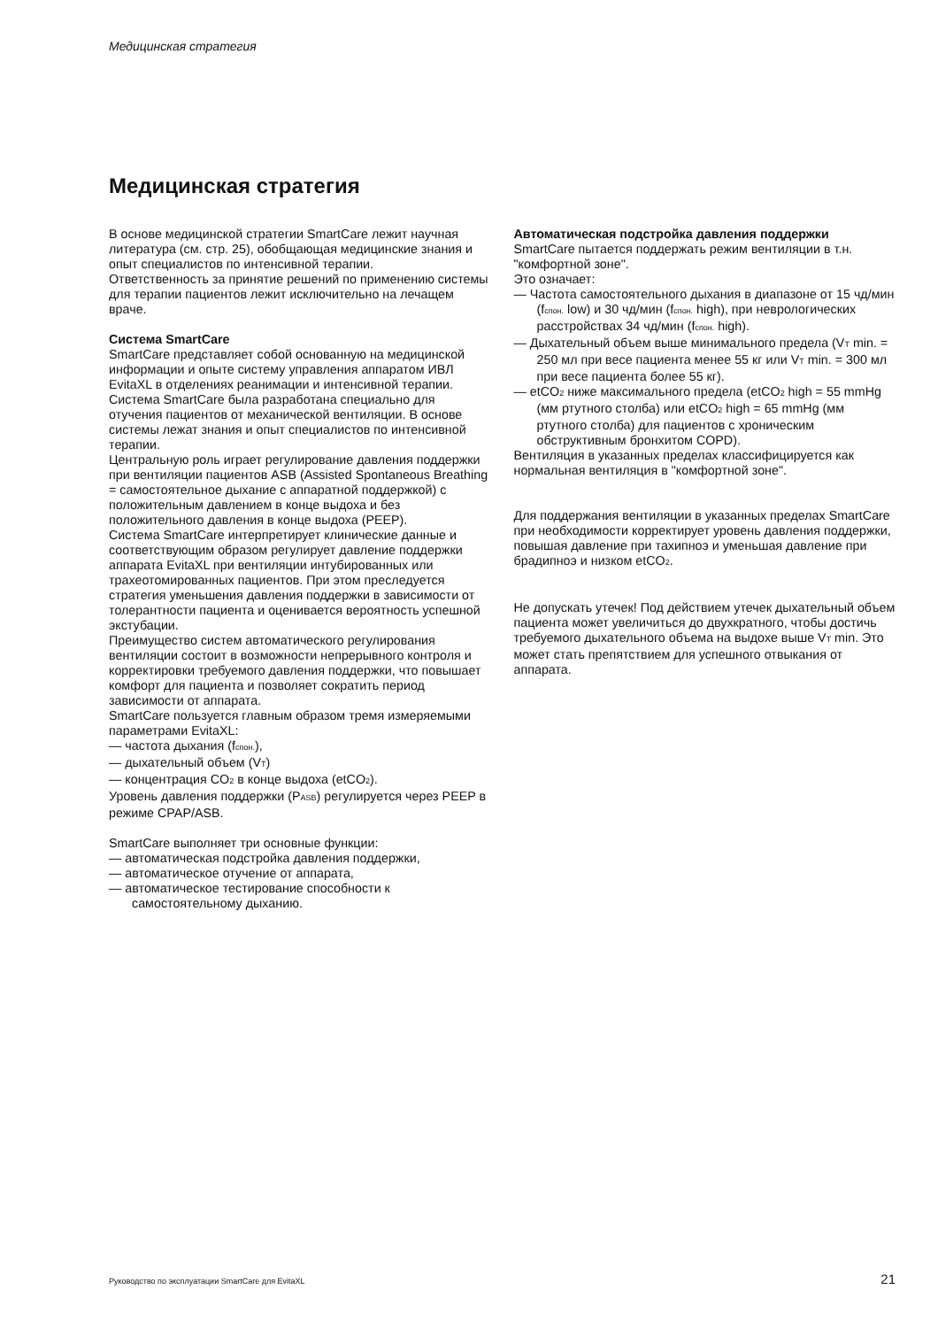Медицинская стратегия
Медицинская стратегия
В основе медицинской стратегии SmartCare лежит научная литература (см. стр. 25), обобщающая медицинские знания и опыт специалистов по интенсивной терапии.
Ответственность за принятие решений по применению системы для терапии пациентов лежит исключительно на лечащем враче.
Система SmartCare
SmartCare представляет собой основанную на медицинской информации и опыте систему управления аппаратом ИВЛ EvitaXL в отделениях реанимации и интенсивной терапии. Система SmartCare была разработана специально для отучения пациентов от механической вентиляции. В основе системы лежат знания и опыт специалистов по интенсивной терапии.
Центральную роль играет регулирование давления поддержки при вентиляции пациентов ASB (Assisted Spontaneous Breathing = самостоятельное дыхание с аппаратной поддержкой) с положительным давлением в конце выдоха и без положительного давления в конце выдоха (PEEP).
Система SmartCare интерпретирует клинические данные и соответствующим образом регулирует давление поддержки аппарата EvitaXL при вентиляции интубированных или трахеотомированных пациентов. При этом преследуется стратегия уменьшения давления поддержки в зависимости от толерантности пациента и оценивается вероятность успешной экстубации.
Преимущество систем автоматического регулирования вентиляции состоит в возможности непрерывного контроля и корректировки требуемого давления поддержки, что повышает комфорт для пациента и позволяет сократить период зависимости от аппарата.
SmartCare пользуется главным образом тремя измеряемыми параметрами EvitaXL:
— частота дыхания (f<sub>спон.</sub>),
— дыхательный объем (V<sub>T</sub>)
— концентрация CO<sub>2</sub> в конце выдоха (etCO<sub>2</sub>).
Уровень давления поддержки (P<sub>ASB</sub>) регулируется через PEEP в режиме CPAP/ASB.
SmartCare выполняет три основные функции:
— автоматическая подстройка давления поддержки,
— автоматическое отучение от аппарата,
— автоматическое тестирование способности к самостоятельному дыханию.
Автоматическая подстройка давления поддержки
SmartCare пытается поддержать режим вентиляции в т.н. "комфортной зоне".
Это означает:
— Частота самостоятельного дыхания в диапазоне от 15 чд/мин (f<sub>спон.</sub> low) и 30 чд/мин (f<sub>спон.</sub> high), при неврологических расстройствах 34 чд/мин (f<sub>спон.</sub> high).
— Дыхательный объем выше минимального предела (V<sub>T</sub> min. = 250 мл при весе пациента менее 55 кг или V<sub>T</sub> min. = 300 мл при весе пациента более 55 кг).
— etCO<sub>2</sub> ниже максимального предела (etCO<sub>2</sub> high = 55 mmHg (мм ртутного столба) или etCO<sub>2</sub> high = 65 mmHg (мм ртутного столба) для пациентов с хроническим обструктивным бронхитом COPD).
Вентиляция в указанных пределах классифицируется как нормальная вентиляция в "комфортной зоне".
Для поддержания вентиляции в указанных пределах SmartCare при необходимости корректирует уровень давления поддержки, повышая давление при тахипноэ и уменьшая давление при брадипноэ и низком etCO<sub>2</sub>.
Не допускать утечек! Под действием утечек дыхательный объем пациента может увеличиться до двухкратного, чтобы достичь требуемого дыхательного объема на выдохе выше V<sub>T</sub> min. Это может стать препятствием для успешного отвыкания от аппарата.
Руководство по эксплуатации SmartCare для EvitaXL
21